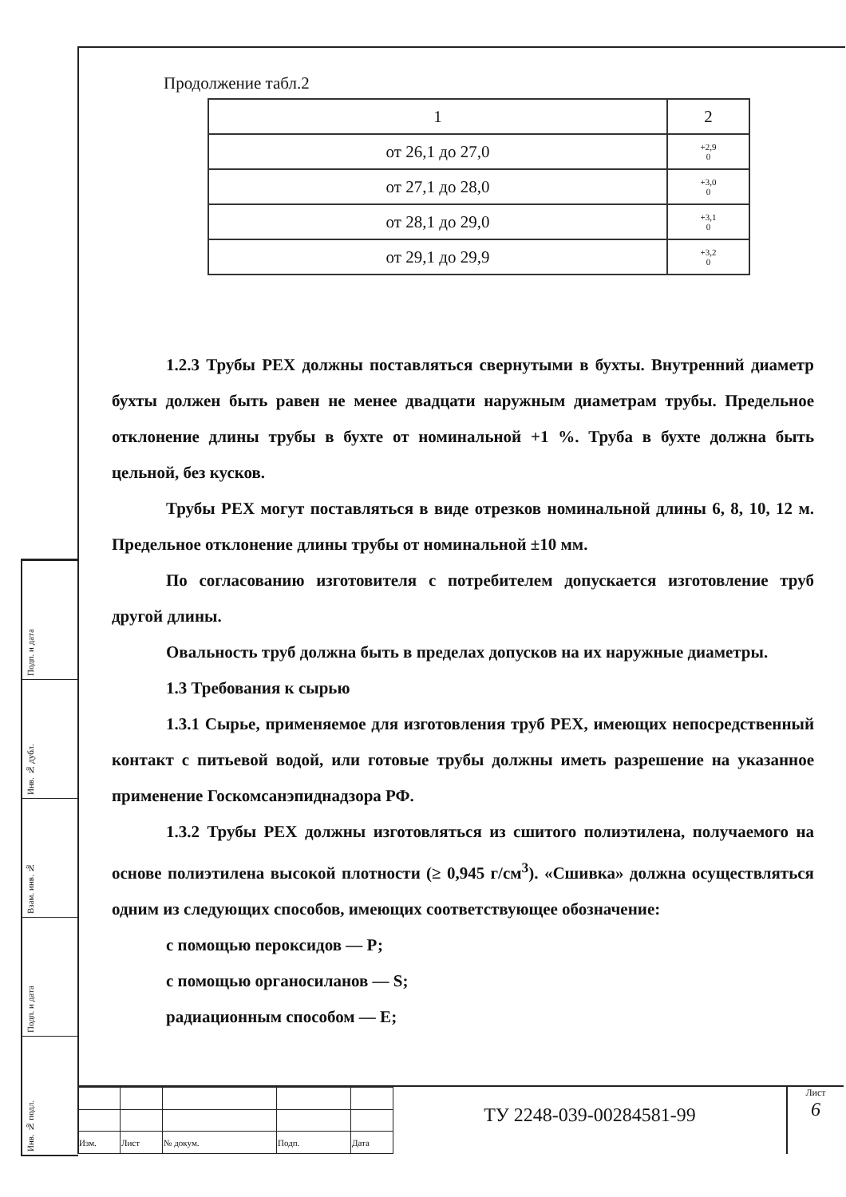Подп. и дата
Инв. № дубл.
Взам. инв. №
Подп. и дата
Инв. № подл.
Продолжение табл.2
| 1 | 2 |
| --- | --- |
| от 26,1 до 27,0 | +2,9 0 |
| от 27,1 до 28,0 | +3,0 0 |
| от 28,1 до 29,0 | +3,1 0 |
| от 29,1 до 29,9 | +3,2 0 |
1.2.3 Трубы РЕХ должны поставляться свернутыми в бухты. Внутренний диаметр бухты должен быть равен не менее двадцати наружным диаметрам трубы. Предельное отклонение длины трубы в бухте от номинальной +1 %. Труба в бухте должна быть цельной, без кусков.
Трубы РЕХ могут поставляться в виде отрезков номинальной длины 6, 8, 10, 12 м. Предельное отклонение длины трубы от номинальной ±10 мм.
По согласованию изготовителя с потребителем допускается изготовление труб другой длины.
Овальность труб должна быть в пределах допусков на их наружные диаметры.
1.3 Требования к сырью
1.3.1 Сырье, применяемое для изготовления труб РЕХ, имеющих непосредственный контакт с питьевой водой, или готовые трубы должны иметь разрешение на указанное применение Госкомсанэпиднадзора РФ.
1.3.2 Трубы РЕХ должны изготовляться из сшитого полиэтилена, получаемого на основе полиэтилена высокой плотности (≥ 0,945 г/см<sup>3</sup>). «Сшивка» должна осуществляться одним из следующих способов, имеющих соответствующее обозначение:
с помощью пероксидов — Р;
с помощью органосиланов — S;
радиационным способом — Е;
| Изм. | Лист | № докум. | Подп. | Дата |
ТУ 2248-039-00284581-99
Лист
6